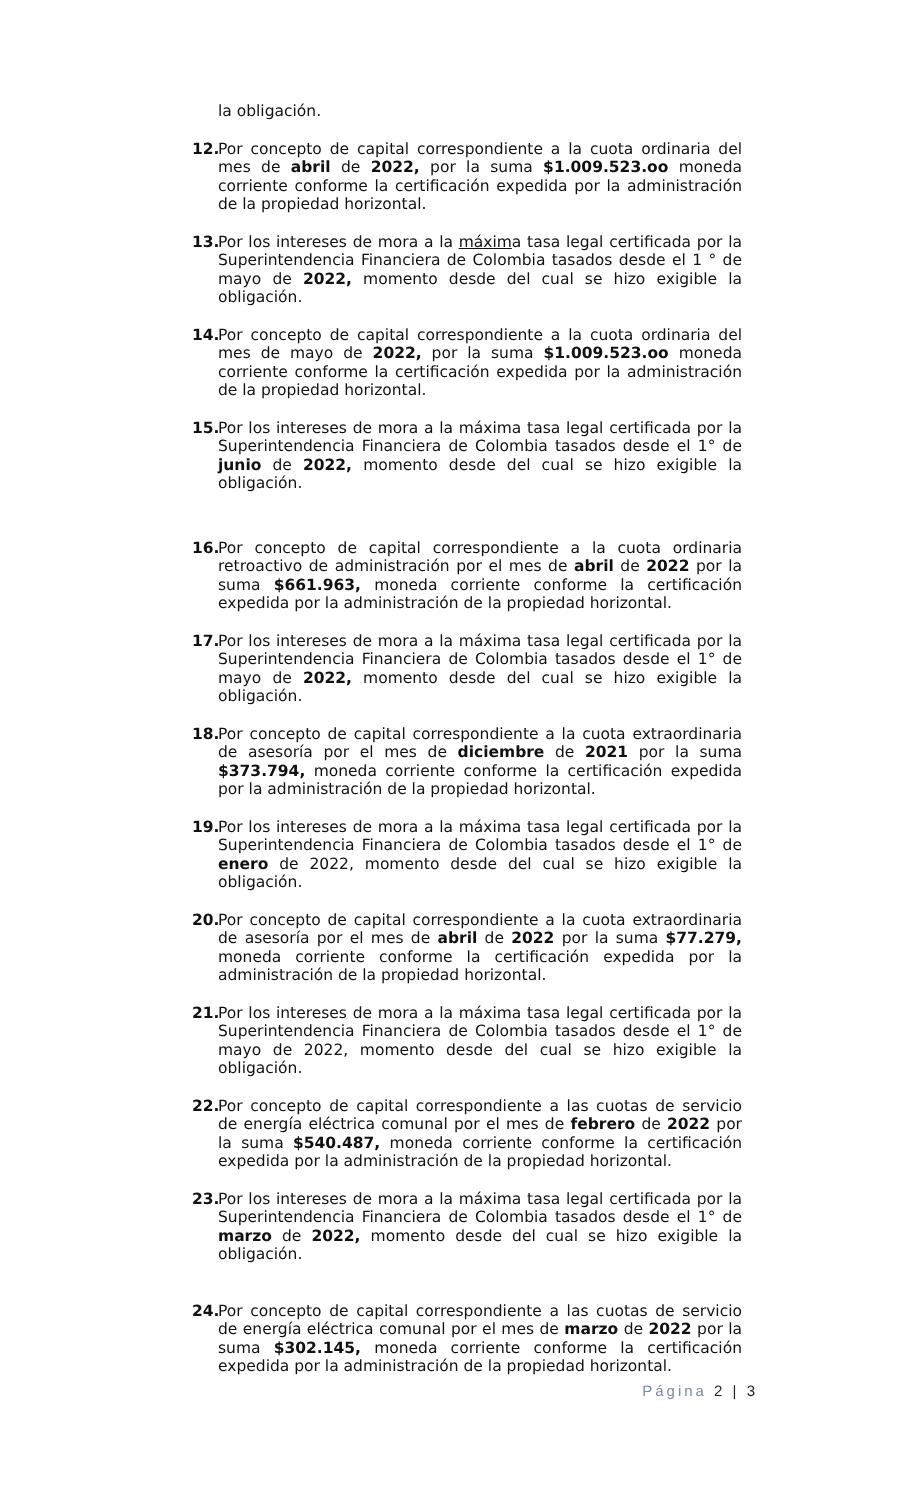la obligación.
12.
Por concepto de capital correspondiente a la cuota ordinaria del mes de abril de 2022, por la suma $1.009.523.oo moneda corriente conforme la certificación expedida por la administración de la propiedad horizontal.
13.
Por los intereses de mora a la máxima tasa legal certificada por la Superintendencia Financiera de Colombia tasados desde el 1 ° de mayo de 2022, momento desde del cual se hizo exigible la obligación.
14.
Por concepto de capital correspondiente a la cuota ordinaria del mes de mayo de 2022, por la suma $1.009.523.oo moneda corriente conforme la certificación expedida por la administración de la propiedad horizontal.
15.
Por los intereses de mora a la máxima tasa legal certificada por la Superintendencia Financiera de Colombia tasados desde el 1° de junio de 2022, momento desde del cual se hizo exigible la obligación.
16.
Por concepto de capital correspondiente a la cuota ordinaria retroactivo de administración por el mes de abril de 2022 por la suma $661.963, moneda corriente conforme la certificación expedida por la administración de la propiedad horizontal.
17.
Por los intereses de mora a la máxima tasa legal certificada por la Superintendencia Financiera de Colombia tasados desde el 1° de mayo de 2022, momento desde del cual se hizo exigible la obligación.
18.
Por concepto de capital correspondiente a la cuota extraordinaria de asesoría por el mes de diciembre de 2021 por la suma $373.794, moneda corriente conforme la certificación expedida por la administración de la propiedad horizontal.
19.
Por los intereses de mora a la máxima tasa legal certificada por la Superintendencia Financiera de Colombia tasados desde el 1° de enero de 2022, momento desde del cual se hizo exigible la obligación.
20.
Por concepto de capital correspondiente a la cuota extraordinaria de asesoría por el mes de abril de 2022 por la suma $77.279, moneda corriente conforme la certificación expedida por la administración de la propiedad horizontal.
21.
Por los intereses de mora a la máxima tasa legal certificada por la Superintendencia Financiera de Colombia tasados desde el 1° de mayo de 2022, momento desde del cual se hizo exigible la obligación.
22.
Por concepto de capital correspondiente a las cuotas de servicio de energía eléctrica comunal por el mes de febrero de 2022 por la suma $540.487, moneda corriente conforme la certificación expedida por la administración de la propiedad horizontal.
23.
Por los intereses de mora a la máxima tasa legal certificada por la Superintendencia Financiera de Colombia tasados desde el 1° de marzo de 2022, momento desde del cual se hizo exigible la obligación.
24.
Por concepto de capital correspondiente a las cuotas de servicio de energía eléctrica comunal por el mes de marzo de 2022 por la suma $302.145, moneda corriente conforme la certificación expedida por la administración de la propiedad horizontal.
Página 2 | 3